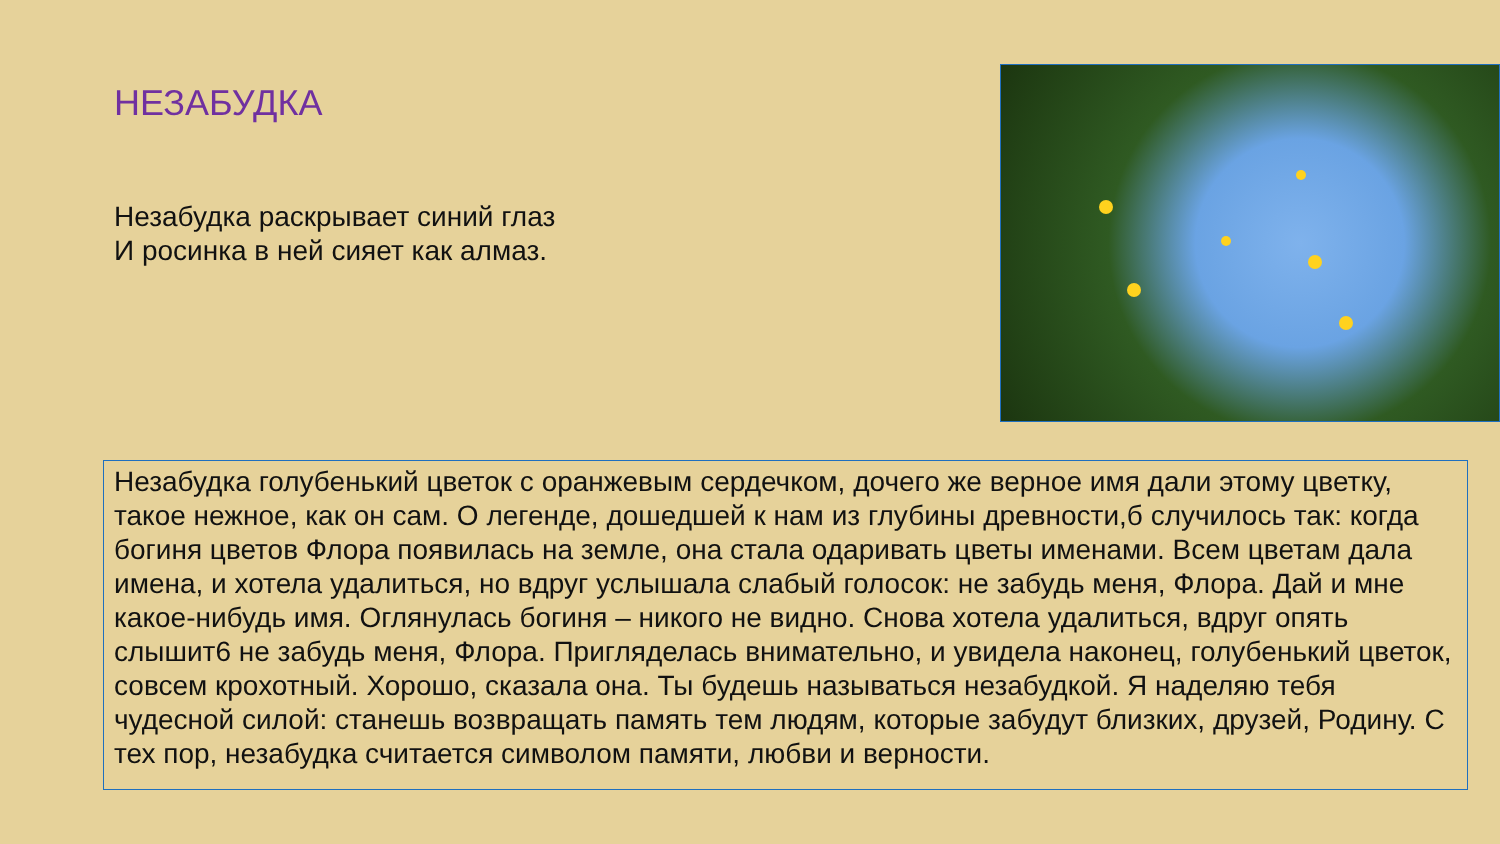НЕЗАБУДКА
Незабудка раскрывает синий глаз
И росинка в ней сияет как алмаз.
Незабудка голубенький цветок с оранжевым сердечком, дочего же верное имя дали этому цветку, такое нежное, как он сам. О легенде, дошедшей к нам из глубины древности,б случилось так: когда богиня цветов Флора появилась на земле, она стала одаривать цветы именами. Всем цветам дала имена, и хотела удалиться, но вдруг услышала слабый голосок: не забудь меня, Флора. Дай и мне какое-нибудь имя. Оглянулась богиня – никого не видно. Снова хотела удалиться, вдруг опять слышит6 не забудь меня, Флора. Пригляделась внимательно, и увидела наконец, голубенький цветок, совсем крохотный. Хорошо, сказала она. Ты будешь называться незабудкой. Я наделяю тебя чудесной силой: станешь возвращать память тем людям, которые забудут близких, друзей, Родину. С тех пор, незабудка считается символом памяти, любви и верности.